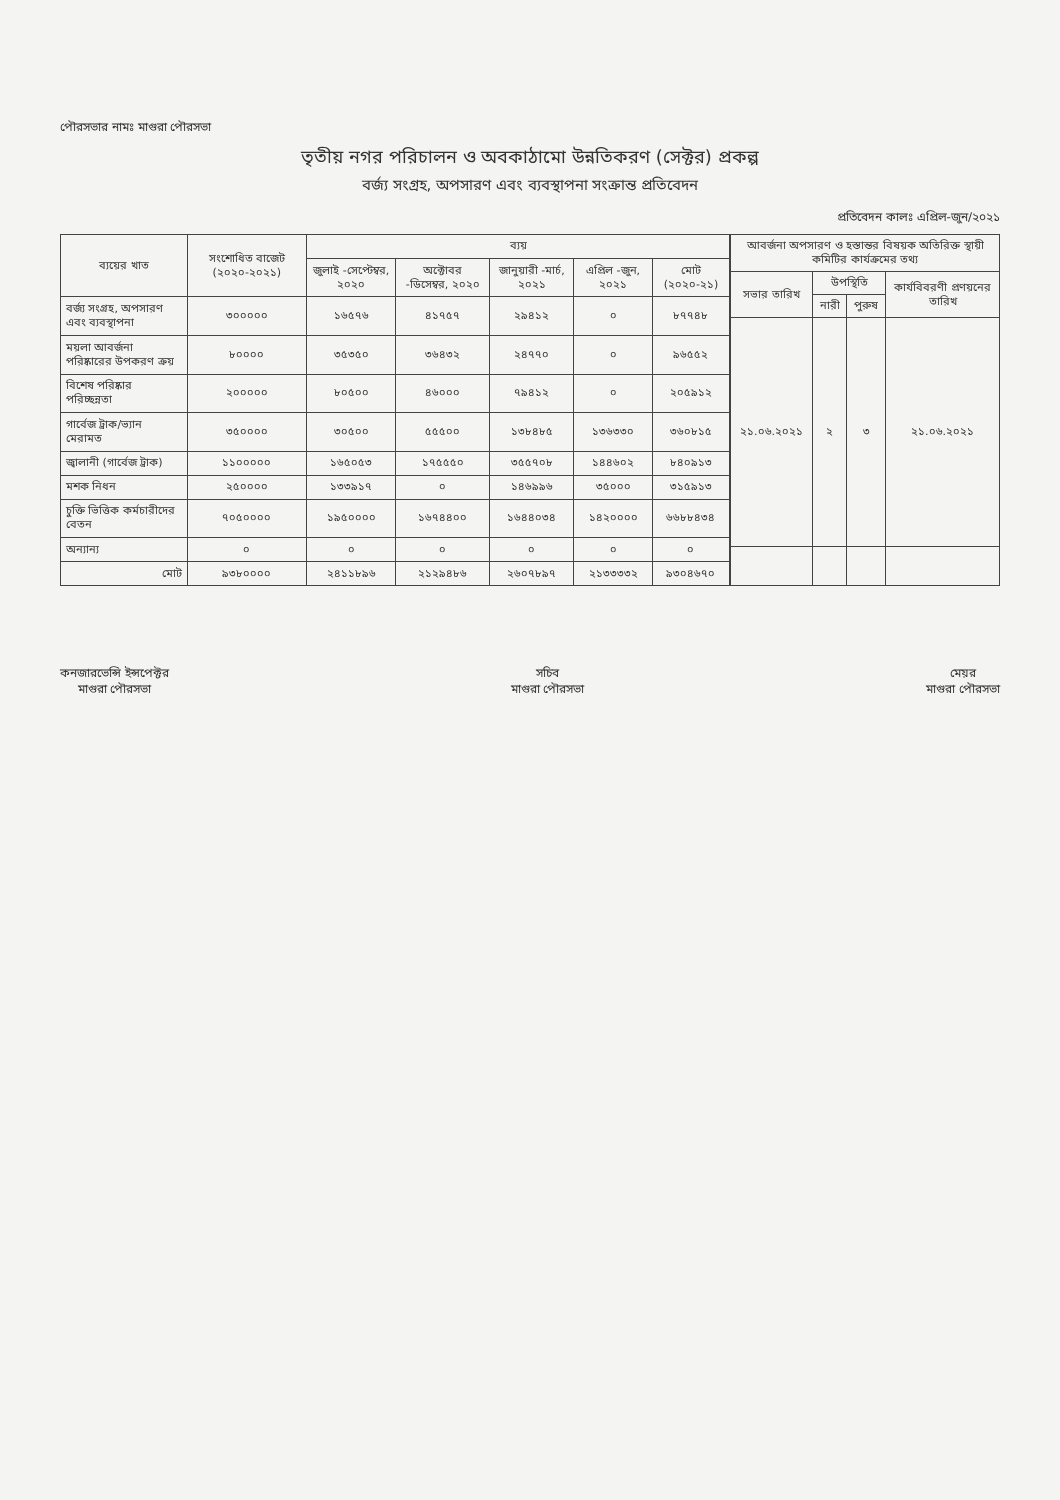পৌরসভার নামঃ মাগুরা পৌরসভা
তৃতীয় নগর পরিচালন ও অবকাঠামো উন্নতিকরণ (সেক্টর) প্রকল্প
বর্জ্য সংগ্রহ, অপসারণ এবং ব্যবস্থাপনা সংক্রান্ত প্রতিবেদন
প্রতিবেদন কালঃ এপ্রিল-জুন/২০২১
| ব্যয়ের খাত | সংশোধিত বাজেট (২০২০-২০২১) | ব্যয় | | | | |
| --- | --- | --- | --- | --- | --- | --- |
| | | জুলাই -সেপ্টেম্বর, ২০২০ | অক্টোবর -ডিসেম্বর, ২০২০ | জানুয়ারী -মার্চ, ২০২১ | এপ্রিল -জুন, ২০২১ | মোট (২০২০-২১) |
| বর্জ্য সংগ্রহ, অপসারণ এবং ব্যবস্থাপনা | ৩০০০০০ | ১৬৫৭৬ | ৪১৭৫৭ | ২৯৪১২ | ০ | ৮৭৭৪৮ |
| ময়লা আবর্জনা পরিষ্কারের উপকরণ ক্রয় | ৮০০০০ | ৩৫৩৫০ | ৩৬৪৩২ | ২৪৭৭০ | ০ | ৯৬৫৫২ |
| বিশেষ পরিষ্কার পরিচ্ছন্নতা | ২০০০০০ | ৮০৫০০ | ৪৬০০০ | ৭৯৪১২ | ০ | ২০৫৯১২ |
| গার্বেজ ট্রাক/ভ্যান মেরামত | ৩৫০০০০ | ৩০৫০০ | ৫৫৫০০ | ১৩৮৪৮৫ | ১৩৬৩৩০ | ৩৬০৮১৫ |
| জ্বালানী (গার্বেজ ট্রাক) | ১১০০০০০ | ১৬৫০৫৩ | ১৭৫৫৫০ | ৩৫৫৭০৮ | ১৪৪৬০২ | ৮৪০৯১৩ |
| মশক নিধন | ২৫০০০০ | ১৩৩৯১৭ | ০ | ১৪৬৯৯৬ | ৩৫০০০ | ৩১৫৯১৩ |
| চুক্তি ভিত্তিক কর্মচারীদের বেতন | ৭০৫০০০০ | ১৯৫০০০০ | ১৬৭৪৪০০ | ১৬৪৪০৩৪ | ১৪২০০০০ | ৬৬৮৮৪৩৪ |
| অন্যান্য | ০ | ০ | ০ | ০ | ০ | ০ |
| মোট | ৯৩৮০০০০ | ২৪১১৮৯৬ | ২১২৯৪৮৬ | ২৬০৭৮৯৭ | ২১৩৩৩৩২ | ৯৩০৪৬৭০ |
| আবর্জনা অপসারণ ও হস্তান্তর বিষয়ক অতিরিক্ত স্থায়ী কমিটির কার্যক্রমের তথ্য | | | |
| --- | --- | --- | --- |
| সভার তারিখ | উপস্থিতি | | কার্যবিবরণী প্রণয়নের তারিখ |
| | নারী | পুরুষ | |
| ২১.০৬.২০২১ | ২ | ৩ | ২১.০৬.২০২১ |
কনজারভেন্সি ইন্সপেক্টর
মাগুরা পৌরসভা
সচিব
মাগুরা পৌরসভা
মেয়র
মাগুরা পৌরসভা